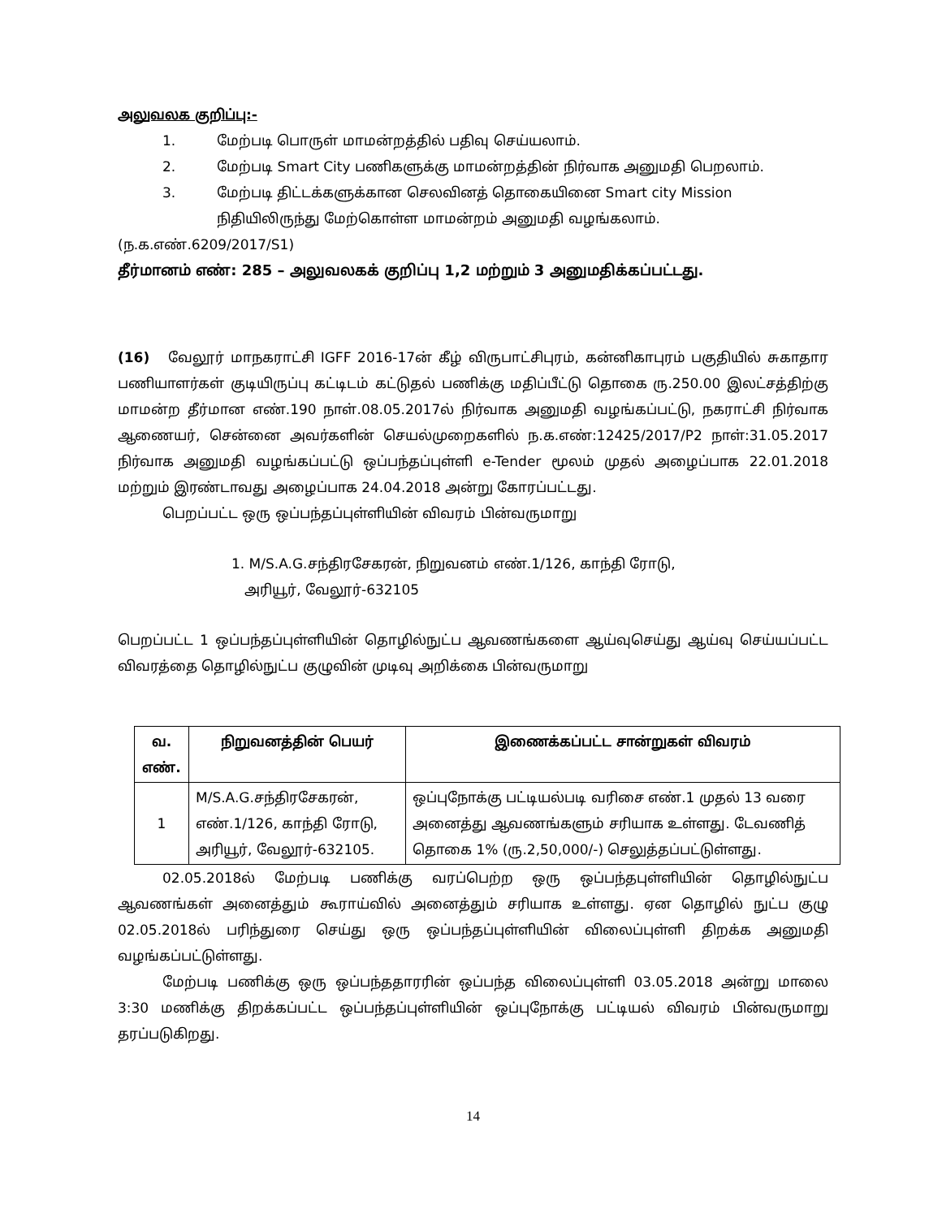அலுவலக குறிப்பு:-
1. மேற்படி பொருள் மாமன்றத்தில் பதிவு செய்யலாம்.
2. மேற்படி Smart City பணிகளுக்கு மாமன்றத்தின் நிர்வாக அனுமதி பெறலாம்.
3. மேற்படி திட்டக்களுக்கான செலவினத் தொகையினை Smart city Mission நிதியிலிருந்து மேற்கொள்ள மாமன்றம் அனுமதி வழங்கலாம்.
(ந.க.எண்.6209/2017/S1)
தீர்மானம் எண்: 285 – அலுவலகக் குறிப்பு 1,2 மற்றும் 3 அனுமதிக்கப்பட்டது.
(16) வேலூர் மாநகராட்சி IGFF 2016-17ன் கீழ் விருபாட்சிபுரம், கன்னிகாபுரம் பகுதியில் சுகாதார பணியாளர்கள் குடியிருப்பு கட்டிடம் கட்டுதல் பணிக்கு மதிப்பீட்டு தொகை ரு.250.00 இலட்சத்திற்கு மாமன்ற தீர்மான எண்.190 நாள்.08.05.2017ல் நிர்வாக அனுமதி வழங்கப்பட்டு, நகராட்சி நிர்வாக ஆணையர், சென்னை அவர்களின் செயல்முறைகளில் ந.க.எண்:12425/2017/P2 நாள்:31.05.2017 நிர்வாக அனுமதி வழங்கப்பட்டு ஒப்பந்தப்புள்ளி e-Tender மூலம் முதல் அழைப்பாக 22.01.2018 மற்றும் இரண்டாவது அழைப்பாக 24.04.2018 அன்று கோரப்பட்டது.
பெறப்பட்ட ஒரு ஒப்பந்தப்புள்ளியின் விவரம் பின்வருமாறு
1. M/S.A.G.சந்திரசேகரன், நிறுவனம் எண்.1/126, காந்தி ரோடு,
அரியூர், வேலூர்-632105
பெறப்பட்ட 1 ஒப்பந்தப்புள்ளியின் தொழில்நுட்ப ஆவணங்களை ஆய்வுசெய்து ஆய்வு செய்யப்பட்ட விவரத்தை தொழில்நுட்ப குழுவின் முடிவு அறிக்கை பின்வருமாறு
| வ. எண். | நிறுவனத்தின் பெயர் | இணைக்கப்பட்ட சான்றுகள் விவரம் |
| --- | --- | --- |
| 1 | M/S.A.G.சந்திரசேகரன், எண்.1/126, காந்தி ரோடு, அரியூர், வேலூர்-632105. | ஒப்புநோக்கு பட்டியல்படி வரிசை எண்.1 முதல் 13 வரை அனைத்து ஆவணங்களும் சரியாக உள்ளது. டேவணித் தொகை 1% (ரு.2,50,000/-) செலுத்தப்பட்டுள்ளது. |
02.05.2018ல் மேற்படி பணிக்கு வரப்பெற்ற ஒரு ஒப்பந்தபுள்ளியின் தொழில்நுட்ப ஆவணங்கள் அனைத்தும் கூராய்வில் அனைத்தும் சரியாக உள்ளது. ஏன தொழில் நுட்ப குழு 02.05.2018ல் பரிந்துரை செய்து ஒரு ஒப்பந்தப்புள்ளியின் விலைப்புள்ளி திறக்க அனுமதி வழங்கப்பட்டுள்ளது.
மேற்படி பணிக்கு ஒரு ஒப்பந்ததாரரின் ஒப்பந்த விலைப்புள்ளி 03.05.2018 அன்று மாலை 3:30 மணிக்கு திறக்கப்பட்ட ஒப்பந்தப்புள்ளியின் ஒப்புநோக்கு பட்டியல் விவரம் பின்வருமாறு தரப்படுகிறது.
14